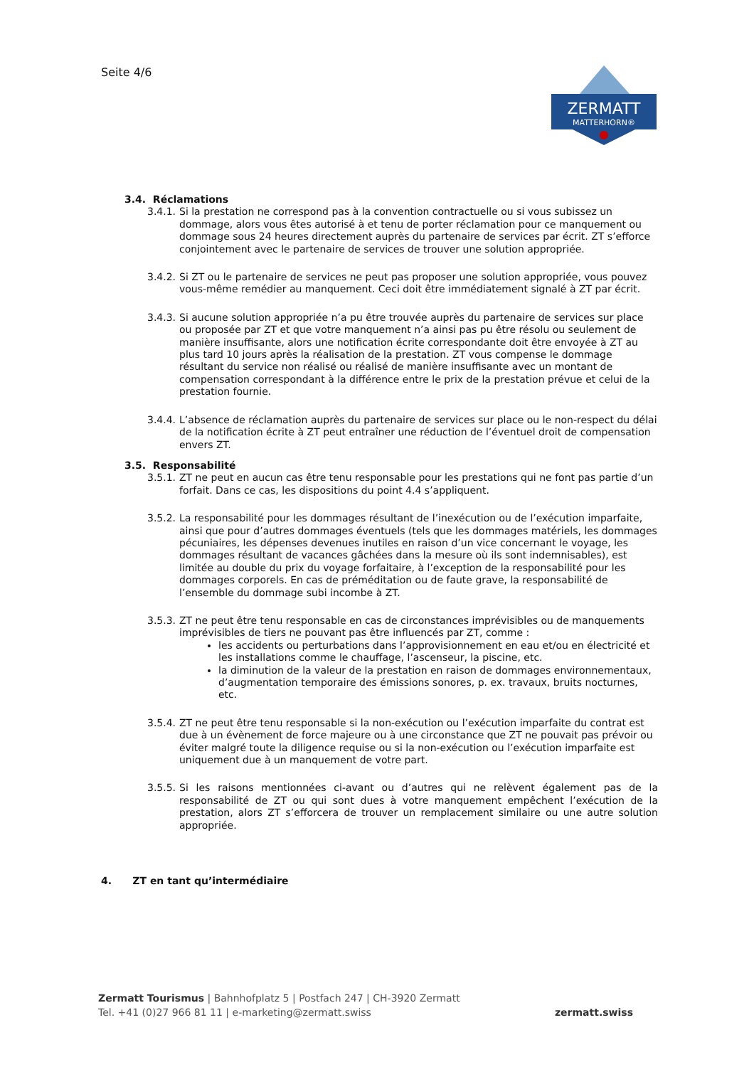Seite 4/6
ZERMATT
MATTERHORN®
3.4. Réclamations
3.4.1. Si la prestation ne correspond pas à la convention contractuelle ou si vous subissez un dommage, alors vous êtes autorisé à et tenu de porter réclamation pour ce manquement ou dommage sous 24 heures directement auprès du partenaire de services par écrit. ZT s’efforce conjointement avec le partenaire de services de trouver une solution appropriée.
3.4.2. Si ZT ou le partenaire de services ne peut pas proposer une solution appropriée, vous pouvez vous-même remédier au manquement. Ceci doit être immédiatement signalé à ZT par écrit.
3.4.3. Si aucune solution appropriée n’a pu être trouvée auprès du partenaire de services sur place ou proposée par ZT et que votre manquement n’a ainsi pas pu être résolu ou seulement de manière insuffisante, alors une notification écrite correspondante doit être envoyée à ZT au plus tard 10 jours après la réalisation de la prestation. ZT vous compense le dommage résultant du service non réalisé ou réalisé de manière insuffisante avec un montant de compensation correspondant à la différence entre le prix de la prestation prévue et celui de la prestation fournie.
3.4.4. L’absence de réclamation auprès du partenaire de services sur place ou le non-respect du délai de la notification écrite à ZT peut entraîner une réduction de l’éventuel droit de compensation envers ZT.
3.5. Responsabilité
3.5.1. ZT ne peut en aucun cas être tenu responsable pour les prestations qui ne font pas partie d’un forfait. Dans ce cas, les dispositions du point 4.4 s’appliquent.
3.5.2. La responsabilité pour les dommages résultant de l’inexécution ou de l’exécution imparfaite, ainsi que pour d’autres dommages éventuels (tels que les dommages matériels, les dommages pécuniaires, les dépenses devenues inutiles en raison d’un vice concernant le voyage, les dommages résultant de vacances gâchées dans la mesure où ils sont indemnisables), est limitée au double du prix du voyage forfaitaire, à l’exception de la responsabilité pour les dommages corporels. En cas de préméditation ou de faute grave, la responsabilité de l’ensemble du dommage subi incombe à ZT.
3.5.3. ZT ne peut être tenu responsable en cas de circonstances imprévisibles ou de manquements imprévisibles de tiers ne pouvant pas être influencés par ZT, comme :
les accidents ou perturbations dans l’approvisionnement en eau et/ou en électricité et les installations comme le chauffage, l’ascenseur, la piscine, etc.
la diminution de la valeur de la prestation en raison de dommages environnementaux, d’augmentation temporaire des émissions sonores, p. ex. travaux, bruits nocturnes, etc.
3.5.4. ZT ne peut être tenu responsable si la non-exécution ou l’exécution imparfaite du contrat est due à un évènement de force majeure ou à une circonstance que ZT ne pouvait pas prévoir ou éviter malgré toute la diligence requise ou si la non-exécution ou l’exécution imparfaite est uniquement due à un manquement de votre part.
3.5.5. Si les raisons mentionnées ci-avant ou d’autres qui ne relèvent également pas de la responsabilité de ZT ou qui sont dues à votre manquement empêchent l’exécution de la prestation, alors ZT s’efforcera de trouver un remplacement similaire ou une autre solution appropriée.
4. ZT en tant qu’intermédiaire
Zermatt Tourismus | Bahnhofplatz 5 | Postfach 247 | CH-3920 Zermatt
Tel. +41 (0)27 966 81 11 | e-marketing@zermatt.swiss
zermatt.swiss